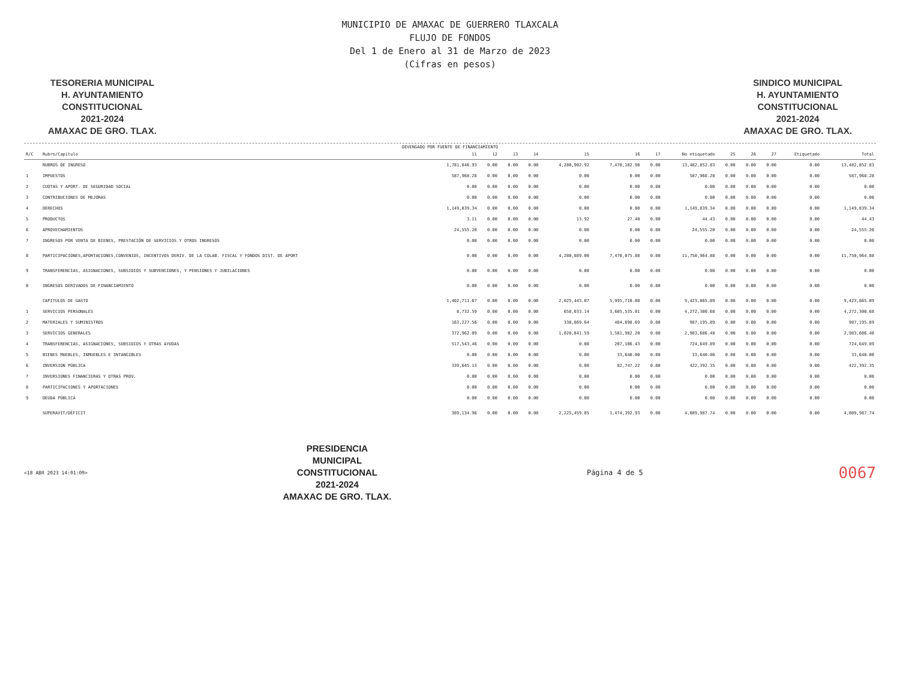MUNICIPIO DE AMAXAC DE GUERRERO TLAXCALA
FLUJO DE FONDOS
Del 1 de Enero al 31 de Marzo de 2023
(Cifras en pesos)
TESORERIA MUNICIPAL
H. AYUNTAMIENTO
CONSTITUCIONAL
2021-2024
AMAXAC DE GRO. TLAX.
SINDICO MUNICIPAL
H. AYUNTAMIENTO
CONSTITUCIONAL
2021-2024
AMAXAC DE GRO. TLAX.
DEVENGADO POR FUENTE DE FINANCIAMIENTO
| R/C | Rubro/Capítulo | 11 | 12 | 13 | 14 | 15 | 16 | 17 | No etiquetado | 25 | 26 | 27 | Etiquetado | Total |
| --- | --- | --- | --- | --- | --- | --- | --- | --- | --- | --- | --- | --- | --- | --- |
| | RUBROS DE INGRESO | 1,781,846.93 | 0.00 | 0.00 | 0.00 | 4,280,902.92 | 7,470,102.98 | 0.00 | 13,482,852.83 | 0.00 | 0.00 | 0.00 | 0.00 | 13,482,852.83 |
| 1 | IMPUESTOS | 587,968.28 | 0.00 | 0.00 | 0.00 | 0.00 | 0.00 | 0.00 | 587,968.28 | 0.00 | 0.00 | 0.00 | 0.00 | 587,968.28 |
| 2 | CUOTAS Y APORT. DE SEGURIDAD SOCIAL | 0.00 | 0.00 | 0.00 | 0.00 | 0.00 | 0.00 | 0.00 | 0.00 | 0.00 | 0.00 | 0.00 | 0.00 | 0.00 |
| 3 | CONTRIBUCIONES DE MEJORAS | 0.00 | 0.00 | 0.00 | 0.00 | 0.00 | 0.00 | 0.00 | 0.00 | 0.00 | 0.00 | 0.00 | 0.00 | 0.00 |
| 4 | DERECHOS | 1,149,839.34 | 0.00 | 0.00 | 0.00 | 0.00 | 0.00 | 0.00 | 1,149,839.34 | 0.00 | 0.00 | 0.00 | 0.00 | 1,149,839.34 |
| 5 | PRODUCTOS | 3.11 | 0.00 | 0.00 | 0.00 | 13.92 | 27.40 | 0.00 | 44.43 | 0.00 | 0.00 | 0.00 | 0.00 | 44.43 |
| 6 | APROVECHAMIENTOS | 24,555.20 | 0.00 | 0.00 | 0.00 | 0.00 | 0.00 | 0.00 | 24,555.20 | 0.00 | 0.00 | 0.00 | 0.00 | 24,555.20 |
| 7 | INGRESOS POR VENTA DE BIENES, PRESTACIÓN DE SERVICIOS Y OTROS INGRESOS | 0.00 | 0.00 | 0.00 | 0.00 | 0.00 | 0.00 | 0.00 | 0.00 | 0.00 | 0.00 | 0.00 | 0.00 | 0.00 |
| 8 | PARTICIPACIONES,APORTACIONES,CONVENIOS, INCENTIVOS DERIV. DE LA COLAB. FISCAL Y FONDOS DIST. DE APORT | 0.00 | 0.00 | 0.00 | 0.00 | 4,280,889.00 | 7,470,075.88 | 0.00 | 11,750,964.88 | 0.00 | 0.00 | 0.00 | 0.00 | 11,750,964.88 |
| 9 | TRANSFERENCIAS, ASIGNACIONES, SUBSIDIOS Y SUBVENCIONES, Y PENSIONES Y JUBILACIONES | 0.00 | 0.00 | 0.00 | 0.00 | 0.00 | 0.00 | 0.00 | 0.00 | 0.00 | 0.00 | 0.00 | 0.00 | 0.00 |
| 0 | INGRESOS DERIVADOS DE FINANCIAMIENTO | 0.00 | 0.00 | 0.00 | 0.00 | 0.00 | 0.00 | 0.00 | 0.00 | 0.00 | 0.00 | 0.00 | 0.00 | 0.00 |
| | CAPITULOS DE GASTO | 1,402,711.67 | 0.00 | 0.00 | 0.00 | 2,025,443.07 | 5,995,710.08 | 0.00 | 9,423,865.09 | 0.00 | 0.00 | 0.00 | 0.00 | 9,423,865.09 |
| 1 | SERVICIOS PERSONALES | 8,732.59 | 0.00 | 0.00 | 0.00 | 658,033.14 | 3,605,535.01 | 0.00 | 4,272,300.68 | 0.00 | 0.00 | 0.00 | 0.00 | 4,272,300.68 |
| 2 | MATERIALES Y SUMINISTROS | 163,227.56 | 0.00 | 0.00 | 0.00 | 338,869.64 | 484,698.69 | 0.00 | 987,195.89 | 0.00 | 0.00 | 0.00 | 0.00 | 987,195.89 |
| 3 | SERVICIOS GENERALES | 372,962.09 | 0.00 | 0.00 | 0.00 | 1,028,841.59 | 1,581,982.20 | 0.00 | 2,983,686.48 | 0.00 | 0.00 | 0.00 | 0.00 | 2,983,686.48 |
| 4 | TRANSFERENCIAS, ASIGNACIONES, SUBSIDIOS Y OTRAS AYUDAS | 517,543.46 | 0.00 | 0.00 | 0.00 | 0.00 | 207,106.43 | 0.00 | 724,649.89 | 0.00 | 0.00 | 0.00 | 0.00 | 724,649.89 |
| 5 | BIENES MUEBLES, INMUEBLES E INTANGIBLES | 0.00 | 0.00 | 0.00 | 0.00 | 0.00 | 33,640.00 | 0.00 | 33,640.00 | 0.00 | 0.00 | 0.00 | 0.00 | 33,640.00 |
| 6 | INVERSION PÚBLICA | 339,645.13 | 0.00 | 0.00 | 0.00 | 0.00 | 82,747.22 | 0.00 | 422,392.35 | 0.00 | 0.00 | 0.00 | 0.00 | 422,392.35 |
| 7 | INVERSIONES FINANCIERAS Y OTRAS PROV. | 0.00 | 0.00 | 0.00 | 0.00 | 0.00 | 0.00 | 0.00 | 0.00 | 0.00 | 0.00 | 0.00 | 0.00 | 0.00 |
| 8 | PARTICIPACIONES Y APORTACIONES | 0.00 | 0.00 | 0.00 | 0.00 | 0.00 | 0.00 | 0.00 | 0.00 | 0.00 | 0.00 | 0.00 | 0.00 | 0.00 |
| 9 | DEUDA PÚBLICA | 0.00 | 0.00 | 0.00 | 0.00 | 0.00 | 0.00 | 0.00 | 0.00 | 0.00 | 0.00 | 0.00 | 0.00 | 0.00 |
| | SUPERAVIT/DÉFICIT | 389,134.96 | 0.00 | 0.00 | 0.00 | 2,225,459.85 | 1,474,392.93 | 0.00 | 4,089,987.74 | 0.00 | 0.00 | 0.00 | 0.00 | 4,089,987.74 |
<18 ABR 2023 14:01:09>
PRESIDENCIA
MUNICIPAL
CONSTITUCIONAL
2021-2024
AMAXAC DE GRO. TLAX.
Página 4 de 5
0067